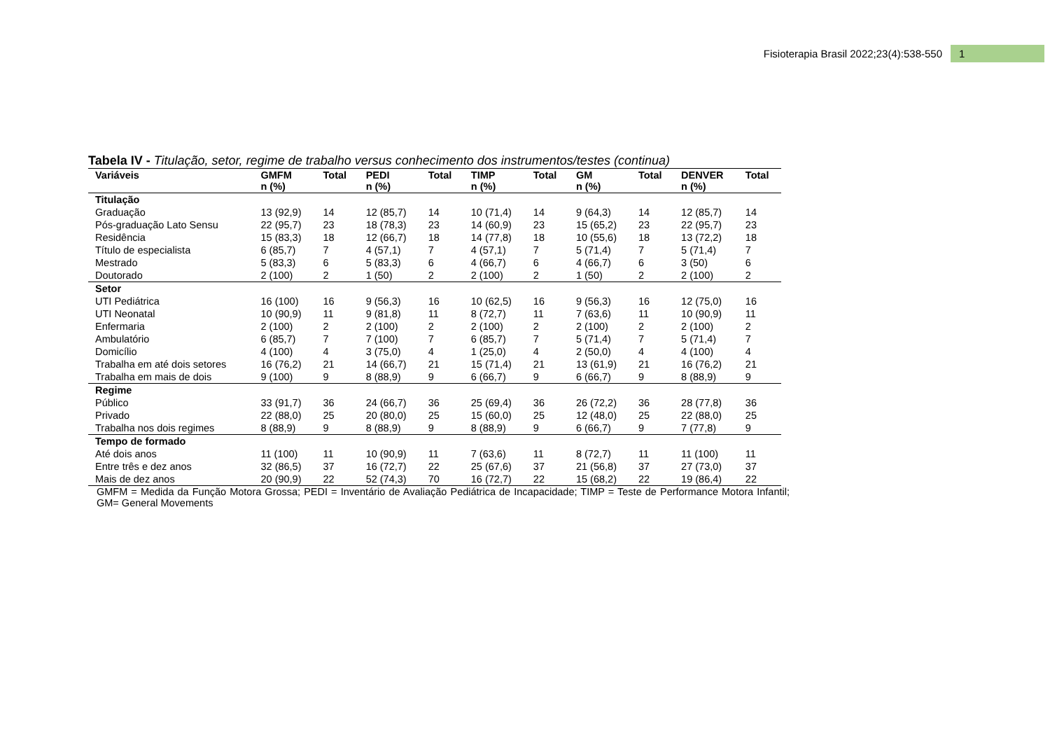Fisioterapia Brasil 2022;23(4):538-550 1
Tabela IV - Titulação, setor, regime de trabalho versus conhecimento dos instrumentos/testes (continua)
| Variáveis | GMFM n (%) | Total | PEDI n (%) | Total | TIMP n (%) | Total | GM n (%) | Total | DENVER n (%) | Total |
| --- | --- | --- | --- | --- | --- | --- | --- | --- | --- | --- |
| Titulação | | | | | | | | | | |
| Graduação | 13 (92,9) | 14 | 12 (85,7) | 14 | 10 (71,4) | 14 | 9 (64,3) | 14 | 12 (85,7) | 14 |
| Pós-graduação Lato Sensu | 22 (95,7) | 23 | 18 (78,3) | 23 | 14 (60,9) | 23 | 15 (65,2) | 23 | 22 (95,7) | 23 |
| Residência | 15 (83,3) | 18 | 12 (66,7) | 18 | 14 (77,8) | 18 | 10 (55,6) | 18 | 13 (72,2) | 18 |
| Título de especialista | 6 (85,7) | 7 | 4 (57,1) | 7 | 4 (57,1) | 7 | 5 (71,4) | 7 | 5 (71,4) | 7 |
| Mestrado | 5 (83,3) | 6 | 5 (83,3) | 6 | 4 (66,7) | 6 | 4 (66,7) | 6 | 3 (50) | 6 |
| Doutorado | 2 (100) | 2 | 1 (50) | 2 | 2 (100) | 2 | 1 (50) | 2 | 2 (100) | 2 |
| Setor | | | | | | | | | | |
| UTI Pediátrica | 16 (100) | 16 | 9 (56,3) | 16 | 10 (62,5) | 16 | 9 (56,3) | 16 | 12 (75,0) | 16 |
| UTI Neonatal | 10 (90,9) | 11 | 9 (81,8) | 11 | 8 (72,7) | 11 | 7 (63,6) | 11 | 10 (90,9) | 11 |
| Enfermaria | 2 (100) | 2 | 2 (100) | 2 | 2 (100) | 2 | 2 (100) | 2 | 2 (100) | 2 |
| Ambulatório | 6 (85,7) | 7 | 7 (100) | 7 | 6 (85,7) | 7 | 5 (71,4) | 7 | 5 (71,4) | 7 |
| Domicílio | 4 (100) | 4 | 3 (75,0) | 4 | 1 (25,0) | 4 | 2 (50,0) | 4 | 4 (100) | 4 |
| Trabalha em até dois setores | 16 (76,2) | 21 | 14 (66,7) | 21 | 15 (71,4) | 21 | 13 (61,9) | 21 | 16 (76,2) | 21 |
| Trabalha em mais de dois | 9 (100) | 9 | 8 (88,9) | 9 | 6 (66,7) | 9 | 6 (66,7) | 9 | 8 (88,9) | 9 |
| Regime | | | | | | | | | | |
| Público | 33 (91,7) | 36 | 24 (66,7) | 36 | 25 (69,4) | 36 | 26 (72,2) | 36 | 28 (77,8) | 36 |
| Privado | 22 (88,0) | 25 | 20 (80,0) | 25 | 15 (60,0) | 25 | 12 (48,0) | 25 | 22 (88,0) | 25 |
| Trabalha nos dois regimes | 8 (88,9) | 9 | 8 (88,9) | 9 | 8 (88,9) | 9 | 6 (66,7) | 9 | 7 (77,8) | 9 |
| Tempo de formado | | | | | | | | | | |
| Até dois anos | 11 (100) | 11 | 10 (90,9) | 11 | 7 (63,6) | 11 | 8 (72,7) | 11 | 11 (100) | 11 |
| Entre três e dez anos | 32 (86,5) | 37 | 16 (72,7) | 22 | 25 (67,6) | 37 | 21 (56,8) | 37 | 27 (73,0) | 37 |
| Mais de dez anos | 20 (90,9) | 22 | 52 (74,3) | 70 | 16 (72,7) | 22 | 15 (68,2) | 22 | 19 (86,4) | 22 |
GMFM = Medida da Função Motora Grossa; PEDI = Inventário de Avaliação Pediátrica de Incapacidade; TIMP = Teste de Performance Motora Infantil; GM= General Movements